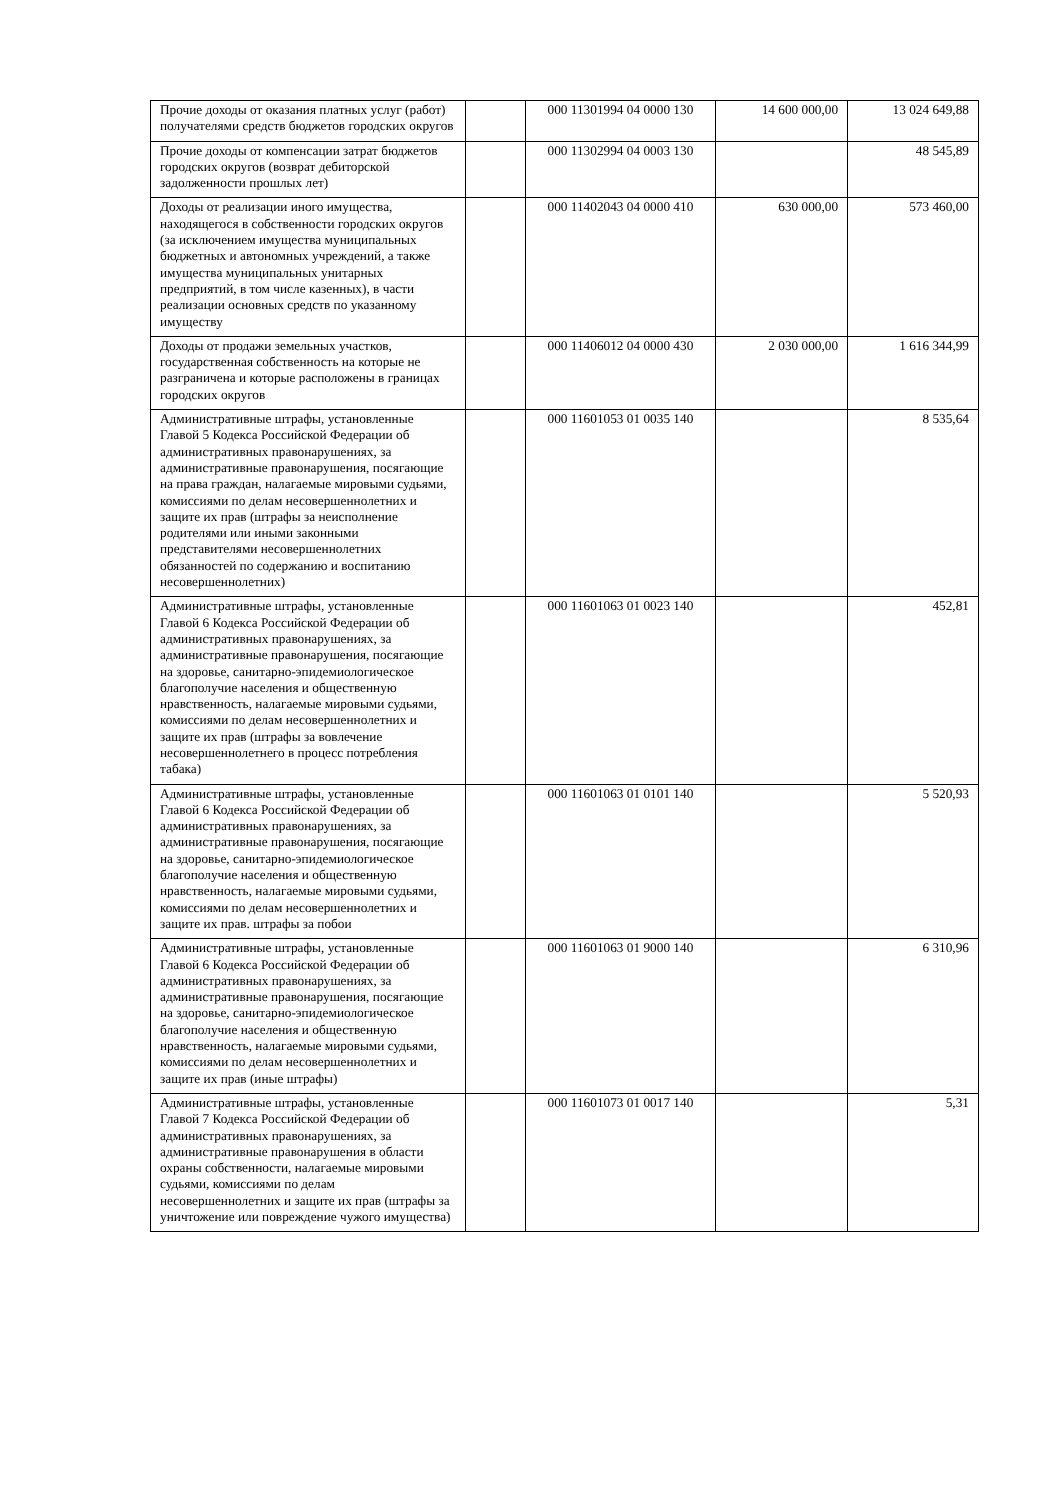| Прочие доходы от оказания платных услуг (работ) получателями средств бюджетов городских округов | | 000 11301994 04 0000 130 | 14 600 000,00 | 13 024 649,88 |
| Прочие доходы от компенсации затрат бюджетов городских округов (возврат дебиторской задолженности прошлых лет) | | 000 11302994 04 0003 130 | | 48 545,89 |
| Доходы от реализации иного имущества, находящегося в собственности городских округов (за исключением имущества муниципальных бюджетных и автономных учреждений, а также имущества муниципальных унитарных предприятий, в том числе казенных), в части реализации основных средств по указанному имуществу | | 000 11402043 04 0000 410 | 630 000,00 | 573 460,00 |
| Доходы от продажи земельных участков, государственная собственность на которые не разграничена и которые расположены в границах городских округов | | 000 11406012 04 0000 430 | 2 030 000,00 | 1 616 344,99 |
| Административные штрафы, установленные Главой 5 Кодекса Российской Федерации об административных правонарушениях, за административные правонарушения, посягающие на права граждан, налагаемые мировыми судьями, комиссиями по делам несовершеннолетних и защите их прав (штрафы за неисполнение родителями или иными законными представителями несовершеннолетних обязанностей по содержанию и воспитанию несовершеннолетних) | | 000 11601053 01 0035 140 | | 8 535,64 |
| Административные штрафы, установленные Главой 6 Кодекса Российской Федерации об административных правонарушениях, за административные правонарушения, посягающие на здоровье, санитарно-эпидемиологическое благополучие населения и общественную нравственность, налагаемые мировыми судьями, комиссиями по делам несовершеннолетних и защите их прав (штрафы за вовлечение несовершеннолетнего в процесс потребления табака) | | 000 11601063 01 0023 140 | | 452,81 |
| Административные штрафы, установленные Главой 6 Кодекса Российской Федерации об административных правонарушениях, за административные правонарушения, посягающие на здоровье, санитарно-эпидемиологическое благополучие населения и общественную нравственность, налагаемые мировыми судьями, комиссиями по делам несовершеннолетних и защите их прав. штрафы за побои | | 000 11601063 01 0101 140 | | 5 520,93 |
| Административные штрафы, установленные Главой 6 Кодекса Российской Федерации об административных правонарушениях, за административные правонарушения, посягающие на здоровье, санитарно-эпидемиологическое благополучие населения и общественную нравственность, налагаемые мировыми судьями, комиссиями по делам несовершеннолетних и защите их прав (иные штрафы) | | 000 11601063 01 9000 140 | | 6 310,96 |
| Административные штрафы, установленные Главой 7 Кодекса Российской Федерации об административных правонарушениях, за административные правонарушения в области охраны собственности, налагаемые мировыми судьями, комиссиями по делам несовершеннолетних и защите их прав (штрафы за уничтожение или повреждение чужого имущества) | | 000 11601073 01 0017 140 | | 5,31 |